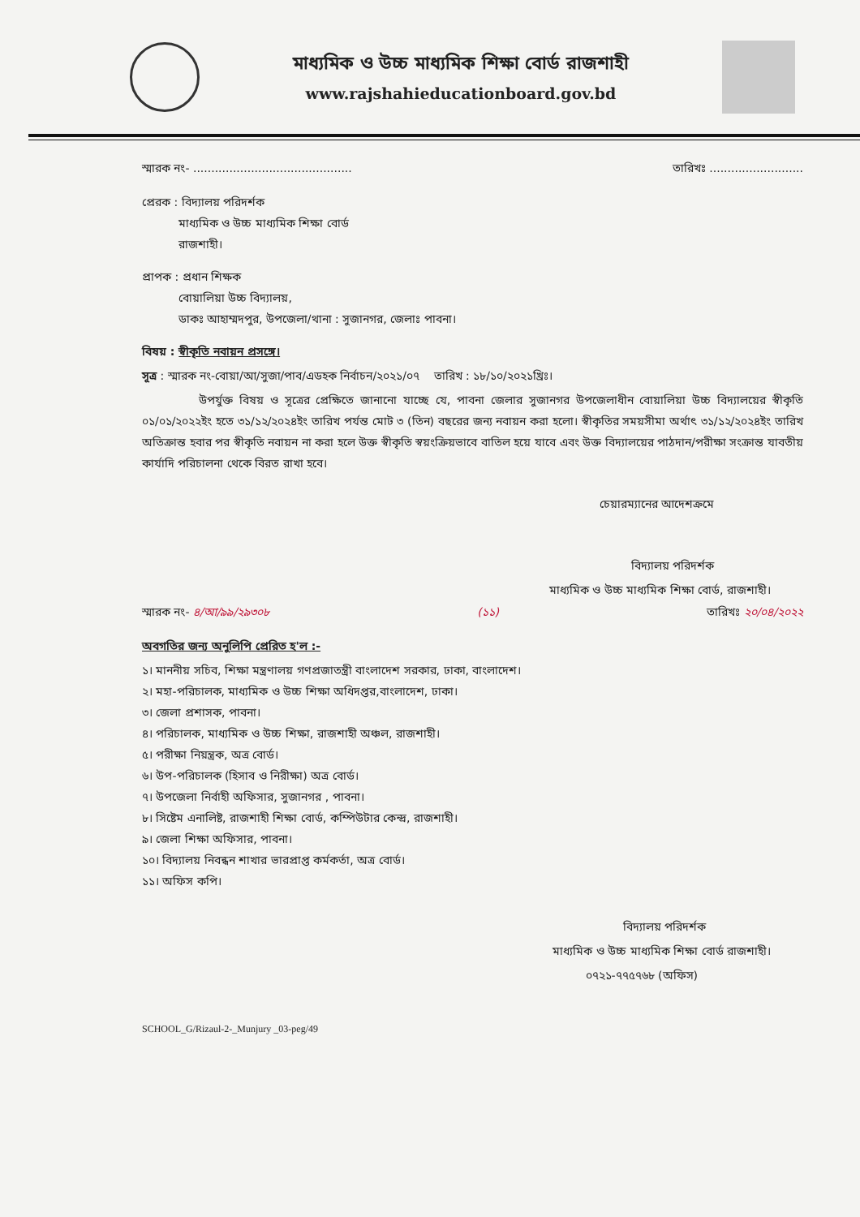মাধ্যমিক ও উচ্চ মাধ্যমিক শিক্ষা বোর্ড রাজশাহী
www.rajshahieducationboard.gov.bd
স্মারক নং- ............................................ তারিখঃ ..........................
প্রেরক : বিদ্যালয় পরিদর্শক
মাধ্যমিক ও উচ্চ মাধ্যমিক শিক্ষা বোর্ড
রাজশাহী।
প্রাপক : প্রধান শিক্ষক
বোয়ালিয়া উচ্চ বিদ্যালয়,
ডাকঃ আহাম্মদপুর, উপজেলা/থানা : সুজানগর, জেলাঃ পাবনা।
বিষয় : স্বীকৃতি নবায়ন প্রসঙ্গে।
সূত্র : স্মারক নং-বোয়া/আ/সুজা/পাব/এডহক নির্বাচন/২০২১/০৭ তারিখ : ১৮/১০/২০২১খ্রিঃ।
উপর্যুক্ত বিষয় ও সূত্রের প্রেক্ষিতে জানানো যাচ্ছে যে, পাবনা জেলার সুজানগর উপজেলাধীন বোয়ালিয়া উচ্চ বিদ্যালয়ের স্বীকৃতি ০১/০১/২০২২ইং হতে ৩১/১২/২০২৪ইং তারিখ পর্যন্ত মোট ৩ (তিন) বছরের জন্য নবায়ন করা হলো। স্বীকৃতির সময়সীমা অর্থাৎ ৩১/১২/২০২৪ইং তারিখ অতিক্রান্ত হবার পর স্বীকৃতি নবায়ন না করা হলে উক্ত স্বীকৃতি স্বয়ংক্রিয়ভাবে বাতিল হয়ে যাবে এবং উক্ত বিদ্যালয়ের পাঠদান/পরীক্ষা সংক্রান্ত যাবতীয় কার্যাদি পরিচালনা থেকে বিরত রাখা হবে।
চেয়ারম্যানের আদেশক্রমে
বিদ্যালয় পরিদর্শক
মাধ্যমিক ও উচ্চ মাধ্যমিক শিক্ষা বোর্ড, রাজশাহী।
স্মারক নং- ৪/আ/৯৯/২৯৩০৮ (১১) তারিখঃ ২০/০৪/২০২২
অবগতির জন্য অনুলিপি প্রেরিত হ'ল :-
১। মাননীয় সচিব, শিক্ষা মন্ত্রণালয় গণপ্রজাতন্ত্রী বাংলাদেশ সরকার, ঢাকা, বাংলাদেশ।
২। মহা-পরিচালক, মাধ্যমিক ও উচ্চ শিক্ষা অধিদপ্তর,বাংলাদেশ, ঢাকা।
৩। জেলা প্রশাসক, পাবনা।
৪। পরিচালক, মাধ্যমিক ও উচ্চ শিক্ষা, রাজশাহী অঞ্চল, রাজশাহী।
৫। পরীক্ষা নিয়ন্ত্রক, অত্র বোর্ড।
৬। উপ-পরিচালক (হিসাব ও নিরীক্ষা) অত্র বোর্ড।
৭। উপজেলা নির্বাহী অফিসার, সুজানগর , পাবনা।
৮। সিষ্টেম এনালিষ্ট, রাজশাহী শিক্ষা বোর্ড, কম্পিউটার কেন্দ্র, রাজশাহী।
৯। জেলা শিক্ষা অফিসার, পাবনা।
১০। বিদ্যালয় নিবন্ধন শাখার ভারপ্রাপ্ত কর্মকর্তা, অত্র বোর্ড।
১১। অফিস কপি।
বিদ্যালয় পরিদর্শক
মাধ্যমিক ও উচ্চ মাধ্যমিক শিক্ষা বোর্ড রাজশাহী।
০৭২১-৭৭৫৭৬৮ (অফিস)
SCHOOL_G/Rizaul-2-_Munjury _03-peg/49